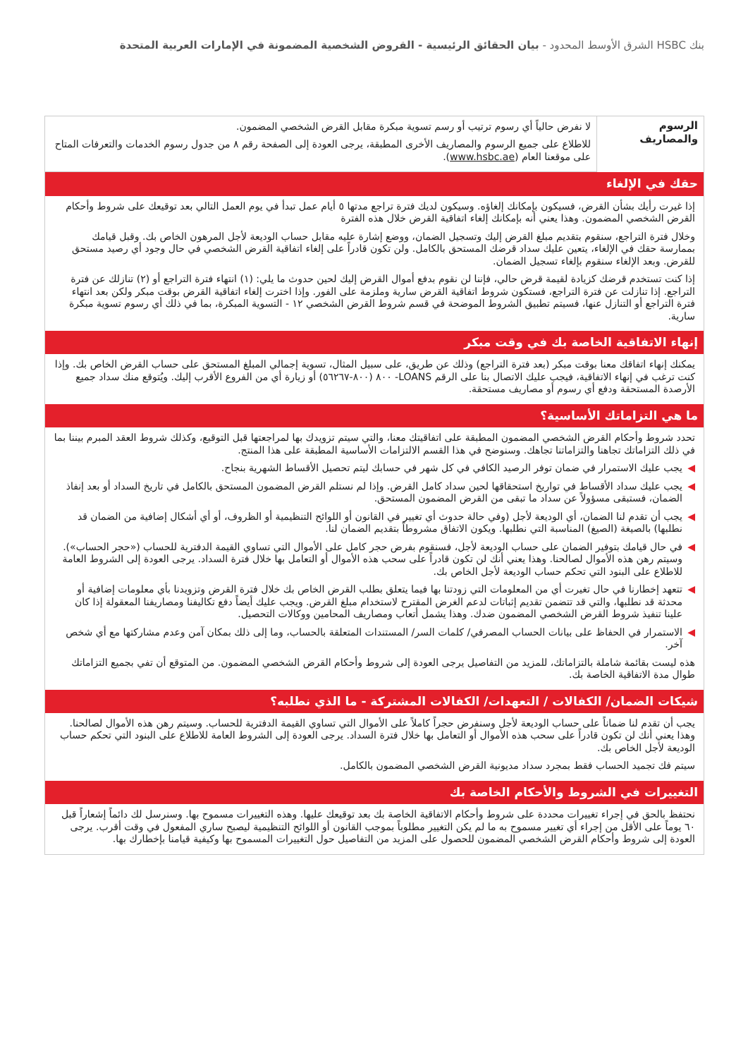بنك HSBC الشرق الأوسط المحدود - بيان الحقائق الرئيسية - القروض الشخصية المضمونة في الإمارات العربية المتحدة
| الرسوم والمصاريف | لا نفرض حالياً أي رسوم ترتيب أو رسم تسوية مبكرة مقابل القرض الشخصي المضمون. للاطلاع على جميع الرسوم والمصاريف الأخرى المطبقة، يرجى العودة إلى الصفحة رقم ٨ من جدول رسوم الخدمات والتعرفات المتاح على موقعنا العام ( www.hsbc.ae ). |
حقك في الإلغاء
إذا غيرت رأيك بشأن القرض، فسيكون بإمكانك إلغاؤه. وسيكون لديك فترة تراجع مدتها ٥ أيام عمل تبدأ في يوم العمل التالي بعد توقيعك على شروط وأحكام القرض الشخصي المضمون. وهذا يعني أنه بإمكانك إلغاء اتفاقية القرض خلال هذه الفترة
وخلال فترة التراجع، سنقوم بتقديم مبلغ القرض إليك وتسجيل الضمان، ووضع إشارة عليه مقابل حساب الوديعة لأجل المرهون الخاص بك. وقبل قيامك بممارسة حقك في الإلغاء، يتعين عليك سداد قرضك المستحق بالكامل. ولن تكون قادراً على إلغاء اتفاقية القرض الشخصي في حال وجود أي رصيد مستحق للقرض. وبعد الإلغاء سنقوم بإلغاء تسجيل الضمان.
إذا كنت تستخدم قرضك كزيادة لقيمة قرض حالي، فإننا لن نقوم بدفع أموال القرض إليك لحين حدوث ما يلي: (١) انتهاء فترة التراجع أو (٢) تنازلك عن فترة التراجع. إذا تنازلت عن فترة التراجع، فستكون شروط اتفاقية القرض سارية وملزمة على الفور. وإذا اخترت إلغاء اتفاقية القرض بوقت مبكر ولكن بعد انتهاء فترة التراجع أو التنازل عنها، فسيتم تطبيق الشروط الموضحة في قسم شروط القرض الشخصي ١٢ - التسوية المبكرة، بما في ذلك أي رسوم تسوية مبكرة سارية.
إنهاء الاتفاقية الخاصة بك في وقت مبكر
يمكنك إنهاء اتفاقك معنا بوقت مبكر (بعد فترة التراجع) وذلك عن طريق، على سبيل المثال، تسوية إجمالي المبلغ المستحق على حساب القرض الخاص بك. وإذا كنت ترغب في إنهاء الاتفاقية، فيجب عليك الاتصال بنا على الرقم LOANS- ٨٠٠ (٨٠٠-٥٦٢٦٧) أو زيارة أي من الفروع الأقرب إليك. ويُتوقع منك سداد جميع الأرصدة المستحقة ودفع أي رسوم أو مصاريف مستحقة.
ما هي التزاماتك الأساسية؟
تحدد شروط وأحكام القرض الشخصي المضمون المطبقة على اتفاقيتك معنا، والتي سيتم تزويدك بها لمراجعتها قبل التوقيع، وكذلك شروط العقد المبرم بيننا بما في ذلك التزاماتك تجاهنا والتزاماتنا تجاهك. وسنوضح في هذا القسم الالتزامات الأساسية المطبقة على هذا المنتج.
◀ يجب عليك الاستمرار في ضمان توفر الرصيد الكافي في كل شهر في حسابك ليتم تحصيل الأقساط الشهرية بنجاح.
◀ يجب عليك سداد الأقساط في تواريخ استحقاقها لحين سداد كامل القرض. وإذا لم نستلم القرض المضمون المستحق بالكامل في تاريخ السداد أو بعد إنفاذ الضمان، فستبقى مسؤولاً عن سداد ما تبقى من القرض المضمون المستحق.
◀ يجب أن تقدم لنا الضمان، أي الوديعة لأجل (وفي حالة حدوث أي تغيير في القانون أو اللوائح التنظيمية أو الظروف، أو أي أشكال إضافية من الضمان قد نطلبها) بالصيغة (الصيغ) المناسبة التي نطلبها. ويكون الاتفاق مشروطاً بتقديم الضمان لنا.
◀ في حال قيامك بتوفير الضمان على حساب الوديعة لأجل، فسنقوم بفرض حجر كامل على الأموال التي تساوي القيمة الدفترية للحساب («حجر الحساب»). وسيتم رهن هذه الأموال لصالحنا. وهذا يعني أنك لن تكون قادراً على سحب هذه الأموال أو التعامل بها خلال فترة السداد. يرجى العودة إلى الشروط العامة للاطلاع على البنود التي تحكم حساب الوديعة لأجل الخاص بك.
◀ تتعهد إخطارنا في حال تغيرت أي من المعلومات التي زودتنا بها فيما يتعلق بطلب القرض الخاص بك خلال فترة القرض وتزويدنا بأي معلومات إضافية أو محدثة قد نطلبها، والتي قد تتضمن تقديم إثباتات لدعم الغرض المقترح لاستخدام مبلغ القرض. ويجب عليك أيضاً دفع تكاليفنا ومصاريفنا المعقولة إذا كان علينا تنفيذ شروط القرض الشخصي المضمون ضدك. وهذا يشمل أتعاب ومصاريف المحامين ووكالات التحصيل.
◀ الاستمرار في الحفاظ على بيانات الحساب المصرفي/ كلمات السر/ المستندات المتعلقة بالحساب، وما إلى ذلك بمكان آمن وعدم مشاركتها مع أي شخص آخر.
هذه ليست بقائمة شاملة بالتزاماتك، للمزيد من التفاصيل يرجى العودة إلى شروط وأحكام القرض الشخصي المضمون. من المتوقع أن تفي بجميع التزاماتك طوال مدة الاتفاقية الخاصة بك.
شيكات الضمان/ الكفالات / التعهدات/ الكفالات المشتركة - ما الذي نطلبه؟
يجب أن تقدم لنا ضماناً على حساب الوديعة لأجل وسنفرض حجراً كاملاً على الأموال التي تساوي القيمة الدفترية للحساب. وسيتم رهن هذه الأموال لصالحنا. وهذا يعني أنك لن تكون قادراً على سحب هذه الأموال أو التعامل بها خلال فترة السداد. يرجى العودة إلى الشروط العامة للاطلاع على البنود التي تحكم حساب الوديعة لأجل الخاص بك.
سيتم فك تجميد الحساب فقط بمجرد سداد مديونية القرض الشخصي المضمون بالكامل.
التغييرات في الشروط والأحكام الخاصة بك
نحتفظ بالحق في إجراء تغييرات محددة على شروط وأحكام الاتفاقية الخاصة بك بعد توقيعك عليها. وهذه التغييرات مسموح بها. وسنرسل لك دائماً إشعاراً قبل ٦٠ يوماً على الأقل من إجراء أي تغيير مسموح به ما لم يكن التغيير مطلوباً بموجب القانون أو اللوائح التنظيمية ليصبح ساري المفعول في وقت أقرب. يرجى العودة إلى شروط وأحكام القرض الشخصي المضمون للحصول على المزيد من التفاصيل حول التغييرات المسموح بها وكيفية قيامنا بإخطارك بها.